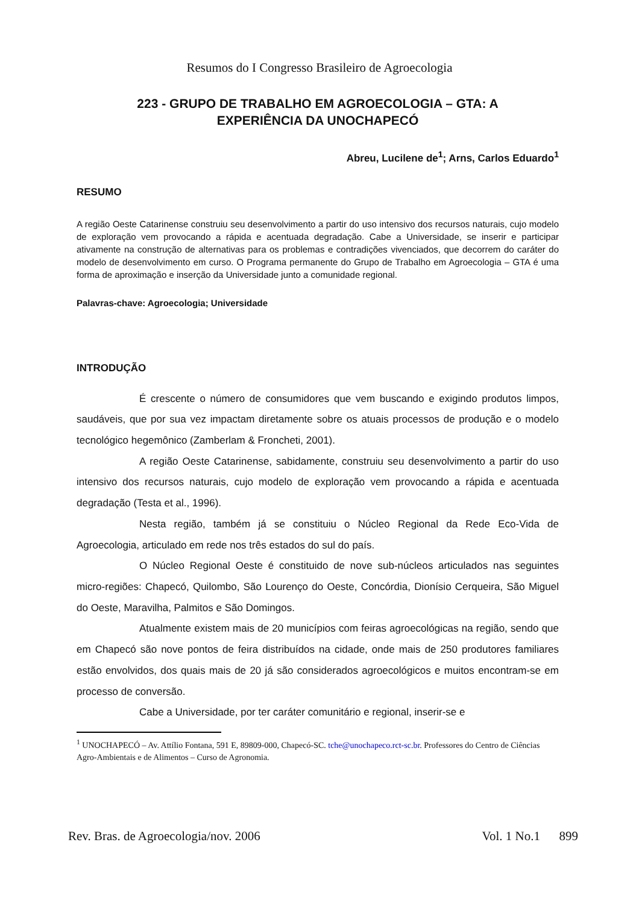Resumos do I Congresso Brasileiro de Agroecologia
223 - GRUPO DE TRABALHO EM AGROECOLOGIA – GTA: A
EXPERIÊNCIA DA UNOCHAPECÓ
Abreu, Lucilene de<sup>1</sup>; Arns, Carlos Eduardo<sup>1</sup>
RESUMO
A região Oeste Catarinense construiu seu desenvolvimento a partir do uso intensivo dos recursos naturais, cujo modelo de exploração vem provocando a rápida e acentuada degradação. Cabe a Universidade, se inserir e participar ativamente na construção de alternativas para os problemas e contradições vivenciados, que decorrem do caráter do modelo de desenvolvimento em curso. O Programa permanente do Grupo de Trabalho em Agroecologia – GTA é uma forma de aproximação e inserção da Universidade junto a comunidade regional.
Palavras-chave: Agroecologia; Universidade
INTRODUÇÃO
É crescente o número de consumidores que vem buscando e exigindo produtos limpos, saudáveis, que por sua vez impactam diretamente sobre os atuais processos de produção e o modelo tecnológico hegemônico (Zamberlam & Froncheti, 2001).
A região Oeste Catarinense, sabidamente, construiu seu desenvolvimento a partir do uso intensivo dos recursos naturais, cujo modelo de exploração vem provocando a rápida e acentuada degradação (Testa et al., 1996).
Nesta região, também já se constituiu o Núcleo Regional da Rede Eco-Vida de Agroecologia, articulado em rede nos três estados do sul do país.
O Núcleo Regional Oeste é constituido de nove sub-núcleos articulados nas seguintes micro-regiões: Chapecó, Quilombo, São Lourenço do Oeste, Concórdia, Dionísio Cerqueira, São Miguel do Oeste, Maravilha, Palmitos e São Domingos.
Atualmente existem mais de 20 municípios com feiras agroecológicas na região, sendo que em Chapecó são nove pontos de feira distribuídos na cidade, onde mais de 250 produtores familiares estão envolvidos, dos quais mais de 20 já são considerados agroecológicos e muitos encontram-se em processo de conversão.
Cabe a Universidade, por ter caráter comunitário e regional, inserir-se e
<sup>1</sup> UNOCHAPECÓ – Av. Attílio Fontana, 591 E, 89809-000, Chapecó-SC. tche@unochapeco.rct-sc.br. Professores do Centro de Ciências Agro-Ambientais e de Alimentos – Curso de Agronomia.
Rev. Bras. de Agroecologia/nov. 2006 Vol. 1 No.1 899